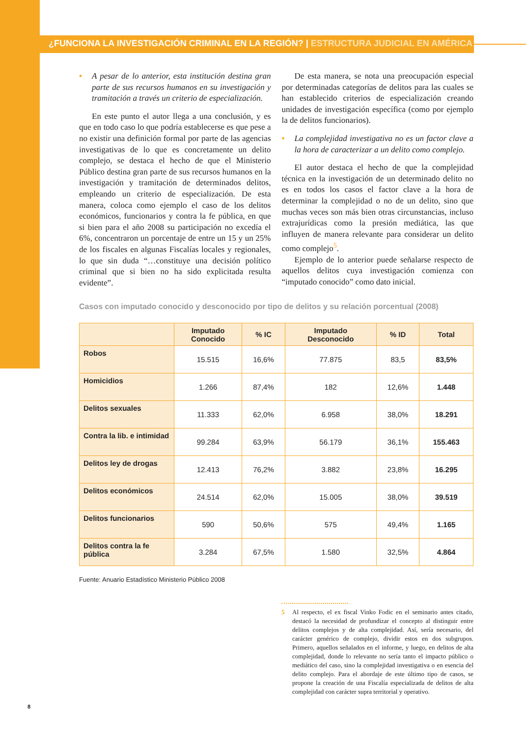¿FUNCIONA LA INVESTIGACIÓN CRIMINAL EN LA REGIÓN? | ESTRUCTURA JUDICIAL EN AMÉRICA
• A pesar de lo anterior, esta institución destina gran parte de sus recursos humanos en su investigación y tramitación a través un criterio de especialización.
En este punto el autor llega a una conclusión, y es que en todo caso lo que podría establecerse es que pese a no existir una definición formal por parte de las agencias investigativas de lo que es concretamente un delito complejo, se destaca el hecho de que el Ministerio Público destina gran parte de sus recursos humanos en la investigación y tramitación de determinados delitos, empleando un criterio de especialización. De esta manera, coloca como ejemplo el caso de los delitos económicos, funcionarios y contra la fe pública, en que si bien para el año 2008 su participación no excedía el 6%, concentraron un porcentaje de entre un 15 y un 25% de los fiscales en algunas Fiscalías locales y regionales, lo que sin duda “…constituye una decisión político criminal que si bien no ha sido explicitada resulta evidente”.
De esta manera, se nota una preocupación especial por determinadas categorías de delitos para las cuales se han establecido criterios de especialización creando unidades de investigación específica (como por ejemplo la de delitos funcionarios).
• La complejidad investigativa no es un factor clave a la hora de caracterizar a un delito como complejo.
El autor destaca el hecho de que la complejidad técnica en la investigación de un determinado delito no es en todos los casos el factor clave a la hora de determinar la complejidad o no de un delito, sino que muchas veces son más bien otras circunstancias, incluso extrajurídicas como la presión mediática, las que influyen de manera relevante para considerar un delito como complejo<sup>5</sup>.
Ejemplo de lo anterior puede señalarse respecto de aquellos delitos cuya investigación comienza con “imputado conocido” como dato inicial.
Casos con imputado conocido y desconocido por tipo de delitos y su relación porcentual (2008)
| | Imputado Conocido | % IC | Imputado Desconocido | % ID | Total |
| --- | --- | --- | --- | --- | --- |
| Robos | 15.515 | 16,6% | 77.875 | 83,5 | 83,5% |
| Homicidios | 1.266 | 87,4% | 182 | 12,6% | 1.448 |
| Delitos sexuales | 11.333 | 62,0% | 6.958 | 38,0% | 18.291 |
| Contra la lib. e intimidad | 99.284 | 63,9% | 56.179 | 36,1% | 155.463 |
| Delitos ley de drogas | 12.413 | 76,2% | 3.882 | 23,8% | 16.295 |
| Delitos económicos | 24.514 | 62,0% | 15.005 | 38,0% | 39.519 |
| Delitos funcionarios | 590 | 50,6% | 575 | 49,4% | 1.165 |
| Delitos contra la fe pública | 3.284 | 67,5% | 1.580 | 32,5% | 4.864 |
Fuente: Anuario Estadístico Ministerio Público 2008
5 Al respecto, el ex fiscal Vinko Fodic en el seminario antes citado, destacó la necesidad de profundizar el concepto al distinguir entre delitos complejos y de alta complejidad. Así, sería necesario, del carácter genérico de complejo, dividir estos en dos subgrupos. Primero, aquellos señalados en el informe, y luego, en delitos de alta complejidad, donde lo relevante no sería tanto el impacto público o mediático del caso, sino la complejidad investigativa o en esencia del delito complejo. Para el abordaje de este último tipo de casos, se propone la creación de una Fiscalía especializada de delitos de alta complejidad con carácter supra territorial y operativo.
8